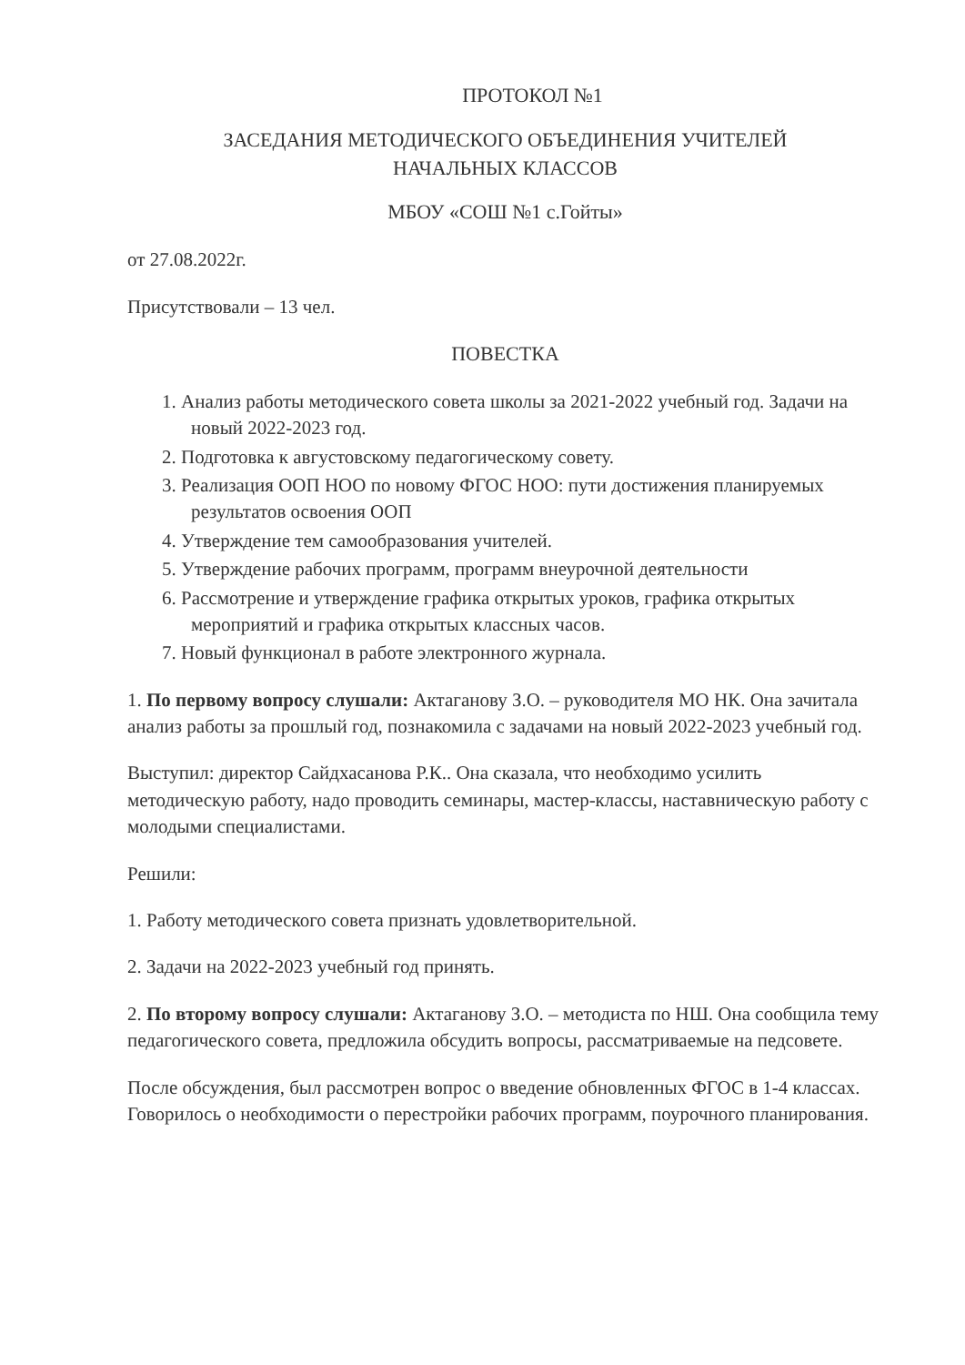ПРОТОКОЛ №1
ЗАСЕДАНИЯ МЕТОДИЧЕСКОГО ОБЪЕДИНЕНИЯ УЧИТЕЛЕЙ
НАЧАЛЬНЫХ КЛАССОВ
МБОУ «СОШ №1 с.Гойты»
от 27.08.2022г.
Присутствовали – 13 чел.
ПОВЕСТКА
1. Анализ работы методического совета школы за 2021-2022 учебный год. Задачи на новый 2022-2023 год.
2. Подготовка к августовскому педагогическому совету.
3. Реализация ООП НОО по новому ФГОС НОО: пути достижения планируемых результатов освоения ООП
4. Утверждение тем самообразования учителей.
5. Утверждение рабочих программ, программ внеурочной деятельности
6. Рассмотрение и утверждение графика открытых уроков, графика открытых мероприятий и графика открытых классных часов.
7. Новый функционал в работе электронного журнала.
1. По первому вопросу слушали: Актаганову З.О. – руководителя МО НК. Она зачитала анализ работы за прошлый год, познакомила с задачами на новый 2022-2023 учебный год.
Выступил: директор Сайдхасанова Р.К.. Она сказала, что необходимо усилить методическую работу, надо проводить семинары, мастер-классы, наставническую работу с молодыми специалистами.
Решили:
1. Работу методического совета признать удовлетворительной.
2. Задачи на 2022-2023 учебный год принять.
2. По второму вопросу слушали: Актаганову З.О. – методиста по НШ. Она сообщила тему педагогического совета, предложила обсудить вопросы, рассматриваемые на педсовете.
После обсуждения, был рассмотрен вопрос о введение обновленных ФГОС в 1-4 классах. Говорилось о необходимости о перестройки рабочих программ, поурочного планирования.